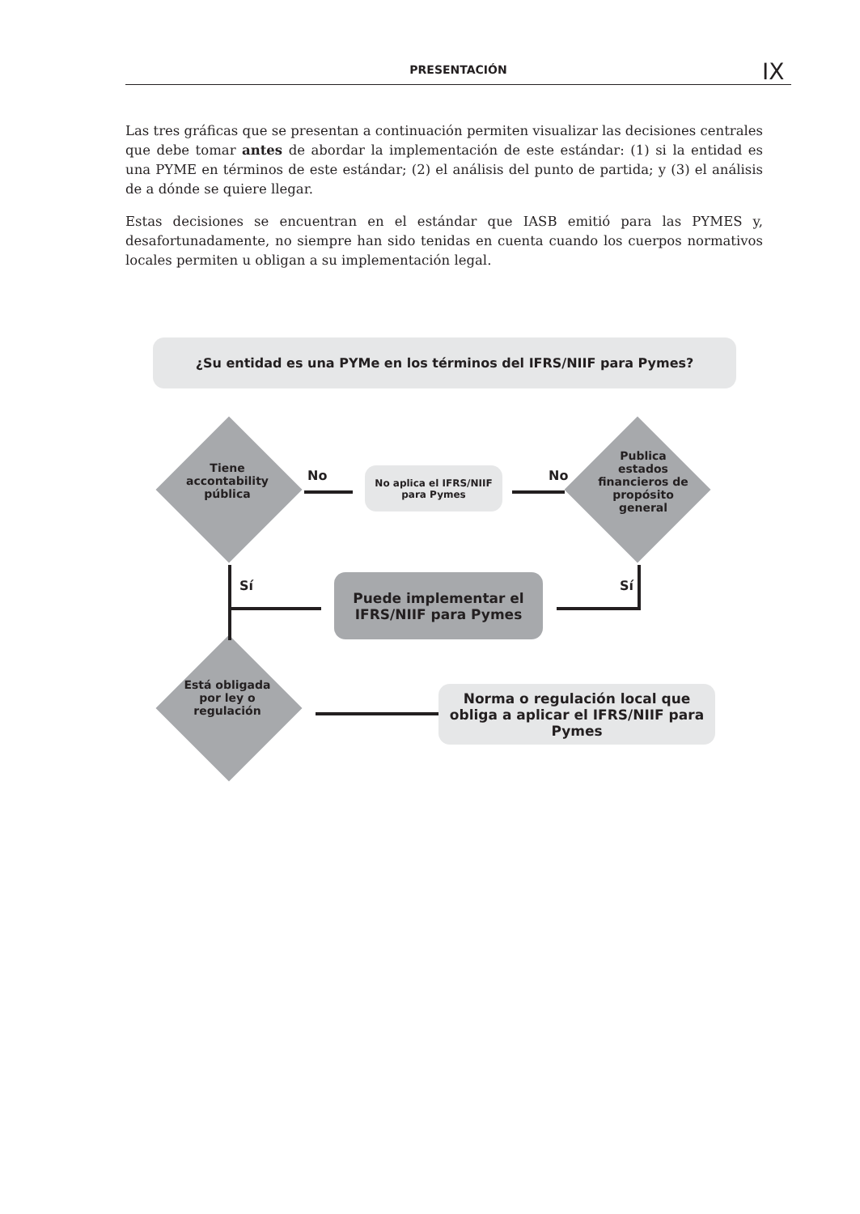PRESENTACIÓN IX
Las tres gráficas que se presentan a continuación permiten visualizar las decisiones centrales que debe tomar antes de abordar la implementación de este estándar: (1) si la entidad es una PYME en términos de este estándar; (2) el análisis del punto de partida; y (3) el análisis de a dónde se quiere llegar.
Estas decisiones se encuentran en el estándar que IASB emitió para las PYMES y, desafortunadamente, no siempre han sido tenidas en cuenta cuando los cuerpos normativos locales permiten u obligan a su implementación legal.
¿Su entidad es una PYMe en los términos del IFRS/NIIF para Pymes?
Tiene accontability pública
Publica estados financieros de propósito general
Está obligada por ley o regulación
No aplica el IFRS/NIIF para Pymes
Puede implementar el IFRS/NIIF para Pymes
Norma o regulación local que obliga a aplicar el IFRS/NIIF para Pymes
No No
Sí Sí